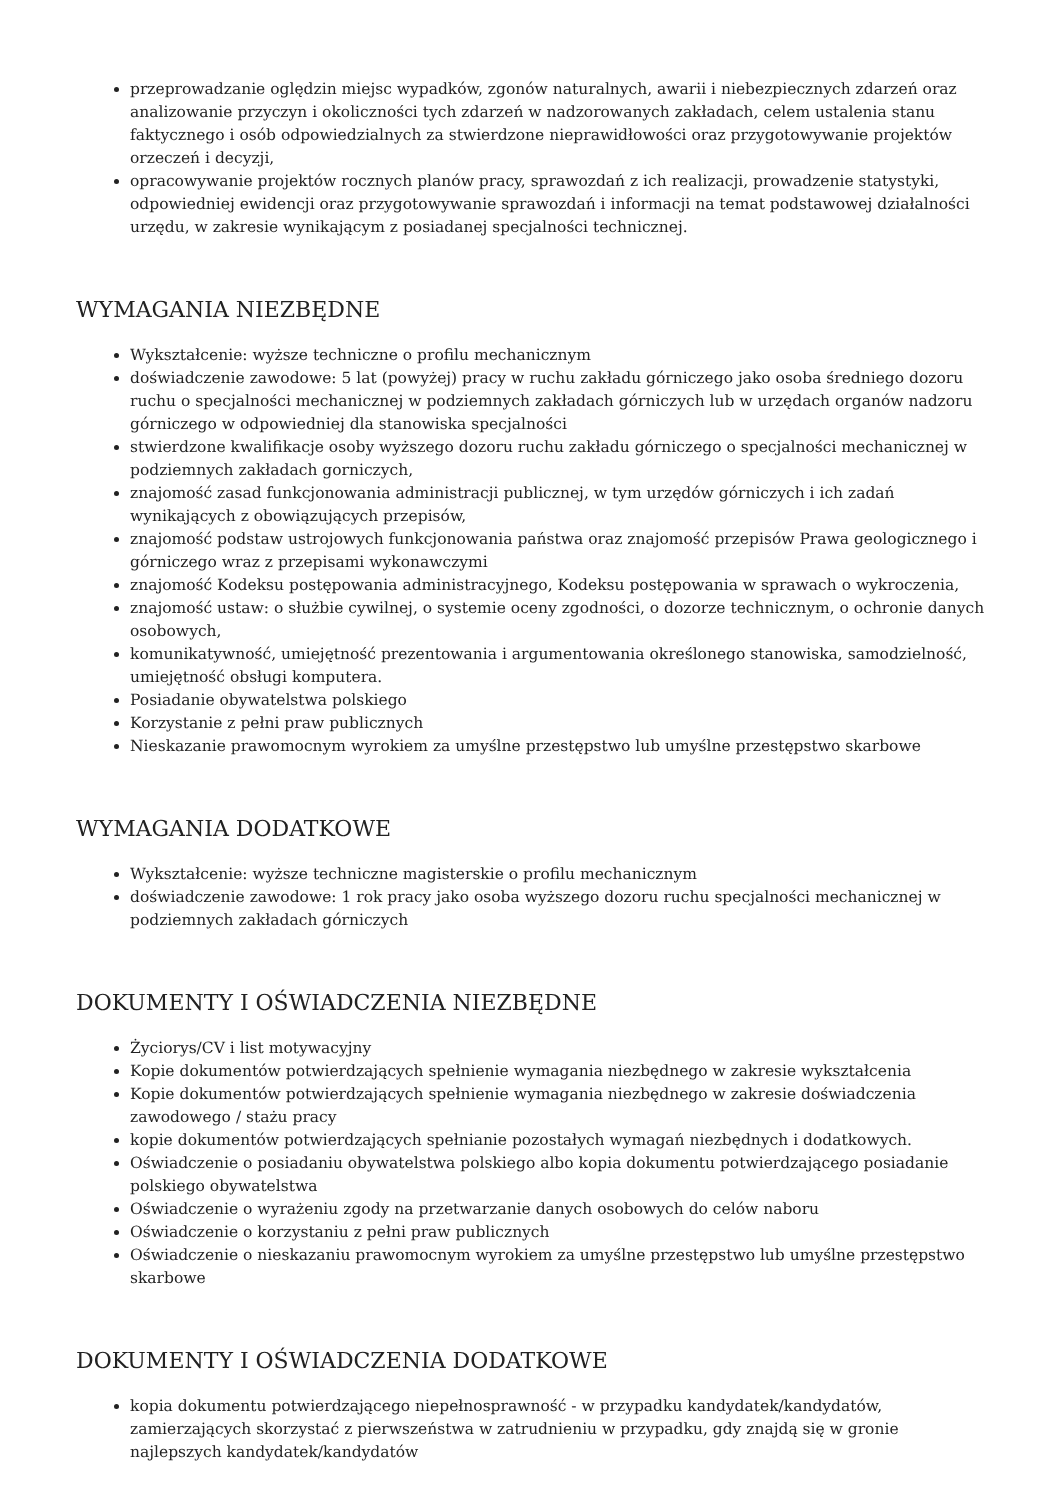przeprowadzanie oględzin miejsc wypadków, zgonów naturalnych, awarii i niebezpiecznych zdarzeń oraz analizowanie przyczyn i okoliczności tych zdarzeń w nadzorowanych zakładach, celem ustalenia stanu faktycznego i osób odpowiedzialnych za stwierdzone nieprawidłowości oraz przygotowywanie projektów orzeczeń i decyzji,
opracowywanie projektów rocznych planów pracy, sprawozdań z ich realizacji, prowadzenie statystyki, odpowiedniej ewidencji oraz przygotowywanie sprawozdań i informacji na temat podstawowej działalności urzędu, w zakresie wynikającym z posiadanej specjalności technicznej.
WYMAGANIA NIEZBĘDNE
Wykształcenie: wyższe techniczne o profilu mechanicznym
doświadczenie zawodowe: 5 lat (powyżej) pracy w ruchu zakładu górniczego jako osoba średniego dozoru ruchu o specjalności mechanicznej w podziemnych zakładach górniczych lub w urzędach organów nadzoru górniczego w odpowiedniej dla stanowiska specjalności
stwierdzone kwalifikacje osoby wyższego dozoru ruchu zakładu górniczego o specjalności mechanicznej w podziemnych zakładach gorniczych,
znajomość zasad funkcjonowania administracji publicznej, w tym urzędów górniczych i ich zadań wynikających z obowiązujących przepisów,
znajomość podstaw ustrojowych funkcjonowania państwa oraz znajomość przepisów Prawa geologicznego i górniczego wraz z przepisami wykonawczymi
znajomość Kodeksu postępowania administracyjnego, Kodeksu postępowania w sprawach o wykroczenia,
znajomość ustaw: o służbie cywilnej, o systemie oceny zgodności, o dozorze technicznym, o ochronie danych osobowych,
komunikatywność, umiejętność prezentowania i argumentowania określonego stanowiska, samodzielność, umiejętność obsługi komputera.
Posiadanie obywatelstwa polskiego
Korzystanie z pełni praw publicznych
Nieskazanie prawomocnym wyrokiem za umyślne przestępstwo lub umyślne przestępstwo skarbowe
WYMAGANIA DODATKOWE
Wykształcenie: wyższe techniczne magisterskie o profilu mechanicznym
doświadczenie zawodowe: 1 rok pracy jako osoba wyższego dozoru ruchu specjalności mechanicznej w podziemnych zakładach górniczych
DOKUMENTY I OŚWIADCZENIA NIEZBĘDNE
Życiorys/CV i list motywacyjny
Kopie dokumentów potwierdzających spełnienie wymagania niezbędnego w zakresie wykształcenia
Kopie dokumentów potwierdzających spełnienie wymagania niezbędnego w zakresie doświadczenia zawodowego / stażu pracy
kopie dokumentów potwierdzających spełnianie pozostałych wymagań niezbędnych i dodatkowych.
Oświadczenie o posiadaniu obywatelstwa polskiego albo kopia dokumentu potwierdzającego posiadanie polskiego obywatelstwa
Oświadczenie o wyrażeniu zgody na przetwarzanie danych osobowych do celów naboru
Oświadczenie o korzystaniu z pełni praw publicznych
Oświadczenie o nieskazaniu prawomocnym wyrokiem za umyślne przestępstwo lub umyślne przestępstwo skarbowe
DOKUMENTY I OŚWIADCZENIA DODATKOWE
kopia dokumentu potwierdzającego niepełnosprawność - w przypadku kandydatek/kandydatów, zamierzających skorzystać z pierwszeństwa w zatrudnieniu w przypadku, gdy znajdą się w gronie najlepszych kandydatek/kandydatów